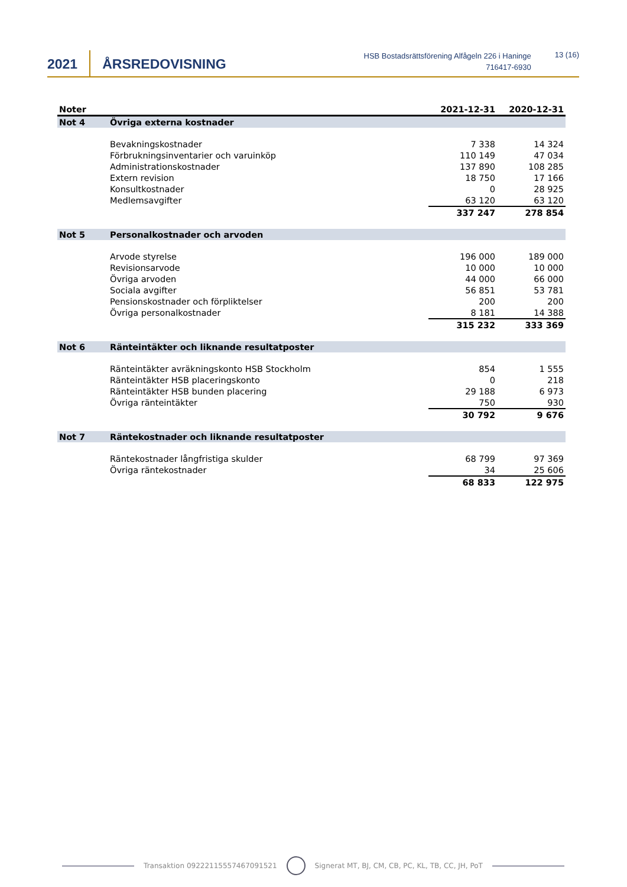2021 ÅRSREDOVISNING
HSB Bostadsrättsförening Alfågeln 226 i Haninge
716417-6930
13 (16)
| Noter | | 2021-12-31 | 2020-12-31 |
| --- | --- | --- | --- |
| Not 4 | Övriga externa kostnader | | |
| | Bevakningskostnader | 7 338 | 14 324 |
| | Förbrukningsinventarier och varuinköp | 110 149 | 47 034 |
| | Administrationskostnader | 137 890 | 108 285 |
| | Extern revision | 18 750 | 17 166 |
| | Konsultkostnader | 0 | 28 925 |
| | Medlemsavgifter | 63 120 | 63 120 |
| | | 337 247 | 278 854 |
| Not 5 | Personalkostnader och arvoden | | |
| | Arvode styrelse | 196 000 | 189 000 |
| | Revisionsarvode | 10 000 | 10 000 |
| | Övriga arvoden | 44 000 | 66 000 |
| | Sociala avgifter | 56 851 | 53 781 |
| | Pensionskostnader och förpliktelser | 200 | 200 |
| | Övriga personalkostnader | 8 181 | 14 388 |
| | | 315 232 | 333 369 |
| Not 6 | Ränteintäkter och liknande resultatposter | | |
| | Ränteintäkter avräkningskonto HSB Stockholm | 854 | 1 555 |
| | Ränteintäkter HSB placeringskonto | 0 | 218 |
| | Ränteintäkter HSB bunden placering | 29 188 | 6 973 |
| | Övriga ränteintäkter | 750 | 930 |
| | | 30 792 | 9 676 |
| Not 7 | Räntekostnader och liknande resultatposter | | |
| | Räntekostnader långfristiga skulder | 68 799 | 97 369 |
| | Övriga räntekostnader | 34 | 25 606 |
| | | 68 833 | 122 975 |
Transaktion 09222115557467091521 Signerat MT, BJ, CM, CB, PC, KL, TB, CC, JH, PoT